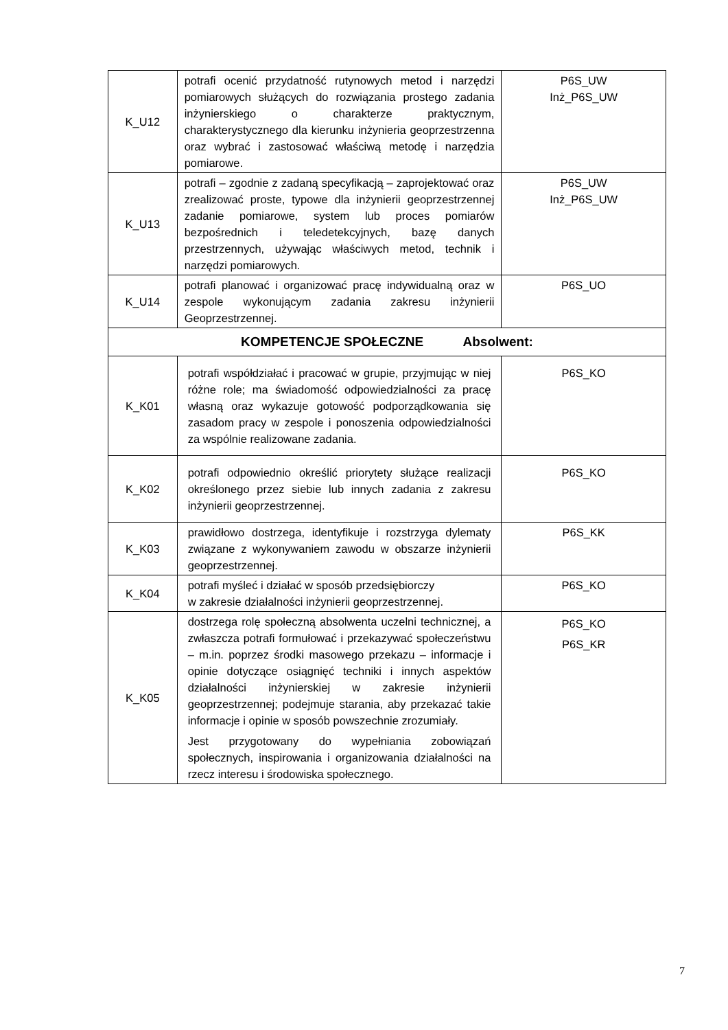| K_U12 | potrafi ocenić przydatność rutynowych metod i narzędzi pomiarowych służących do rozwiązania prostego zadania inżynierskiego o charakterze praktycznym, charakterystycznego dla kierunku inżynieria geoprzestrzenna oraz wybrać i zastosować właściwą metodę i narzędzia pomiarowe. | P6S_UW Inż_P6S_UW |
| K_U13 | potrafi – zgodnie z zadaną specyfikacją – zaprojektować oraz zrealizować proste, typowe dla inżynierii geoprzestrzennej zadanie pomiarowe, system lub proces pomiarów bezpośrednich i teledetekcyjnych, bazę danych przestrzennych, używając właściwych metod, technik i narzędzi pomiarowych. | P6S_UW Inż_P6S_UW |
| K_U14 | potrafi planować i organizować pracę indywidualną oraz w zespole wykonującym zadania zakresu inżynierii Geoprzestrzennej. | P6S_UO |
| KOMPETENCJE SPOŁECZNE Absolwent: | | |
| K_K01 | potrafi współdziałać i pracować w grupie, przyjmując w niej różne role; ma świadomość odpowiedzialności za pracę własną oraz wykazuje gotowość podporządkowania się zasadom pracy w zespole i ponoszenia odpowiedzialności za wspólnie realizowane zadania. | P6S_KO |
| K_K02 | potrafi odpowiednio określić priorytety służące realizacji określonego przez siebie lub innych zadania z zakresu inżynierii geoprzestrzennej. | P6S_KO |
| K_K03 | prawidłowo dostrzega, identyfikuje i rozstrzyga dylematy związane z wykonywaniem zawodu w obszarze inżynierii geoprzestrzennej. | P6S_KK |
| K_K04 | potrafi myśleć i działać w sposób przedsiębiorczy w zakresie działalności inżynierii geoprzestrzennej. | P6S_KO |
| K_K05 | dostrzega rolę społeczną absolwenta uczelni technicznej, a zwłaszcza potrafi formułować i przekazywać społeczeństwu – m.in. poprzez środki masowego przekazu – informacje i opinie dotyczące osiągnięć techniki i innych aspektów działalności inżynierskiej w zakresie inżynierii geoprzestrzennej; podejmuje starania, aby przekazać takie informacje i opinie w sposób powszechnie zrozumiały. Jest przygotowany do wypełniania zobowiązań społecznych, inspirowania i organizowania działalności na rzecz interesu i środowiska społecznego. | P6S_KO P6S_KR |
7